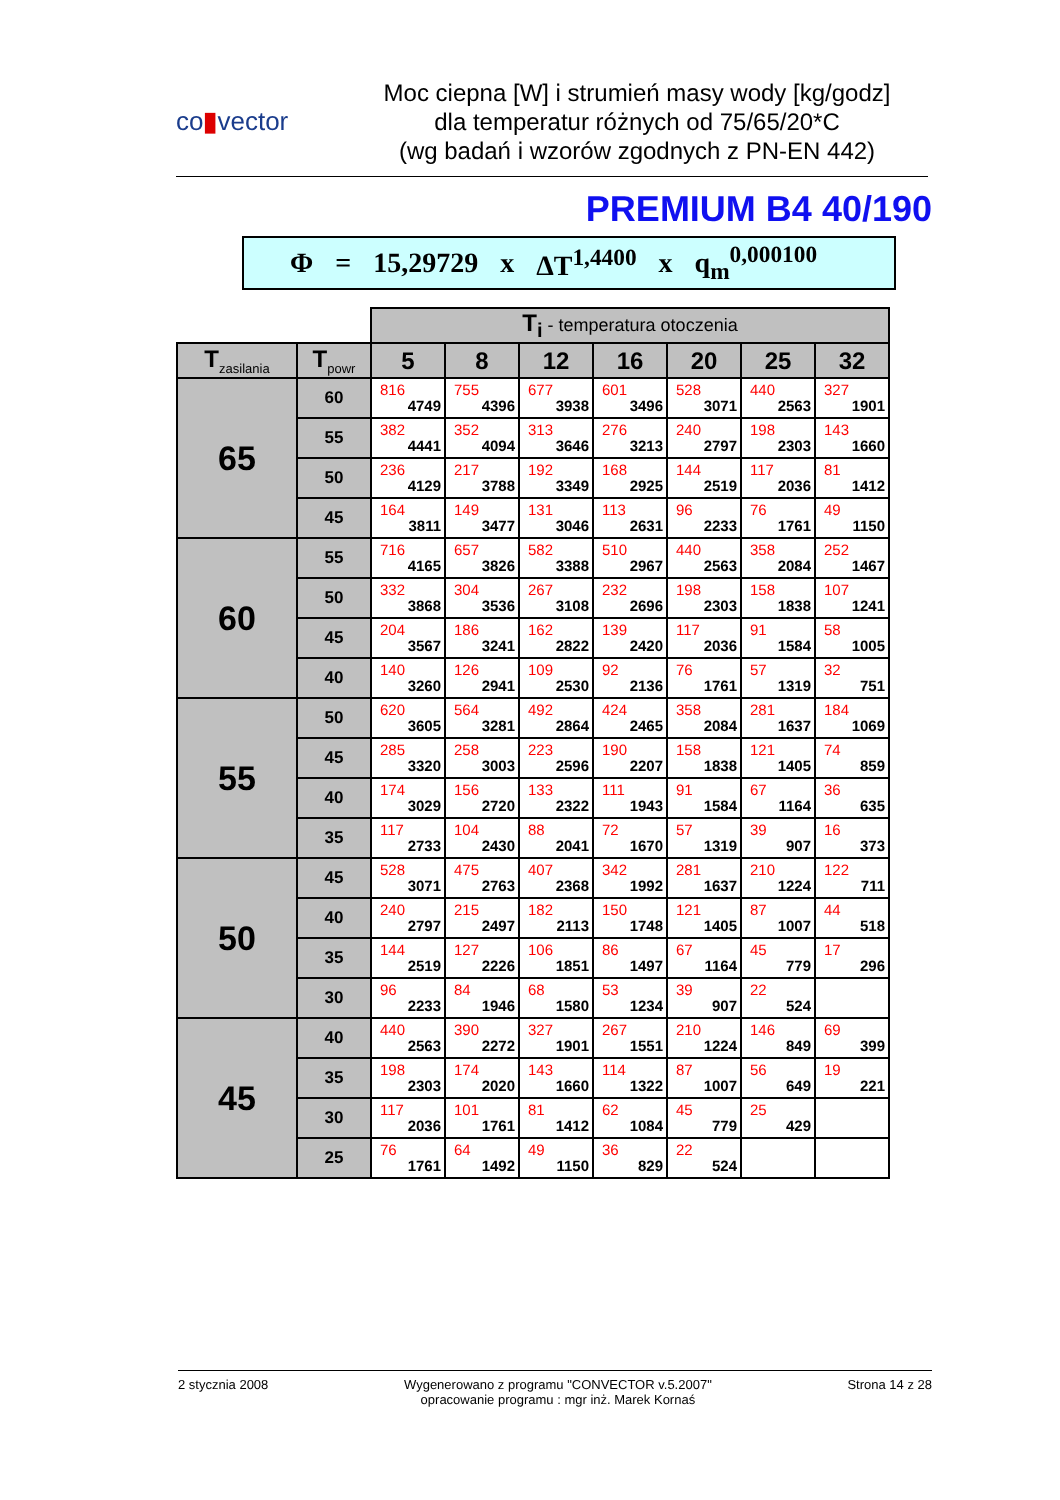co▮vector
Moc ciepna [W] i strumień masy wody [kg/godz]
dla temperatur różnych od 75/65/20*C
(wg badań i wzorów zgodnych z PN-EN 442)
PREMIUM B4 40/190
Φ = 15,29729 x ΔT<sup>1,4400</sup> x q<sub>m</sub><sup>0,000100</sup>
| | | T<sub>i</sub> - temperatura otoczenia | | | | | | |
| T<sub>zasilania</sub> | T<sub>powr</sub> | 5 | 8 | 12 | 16 | 20 | 25 | 32 |
| 65 | 60 | 816 4749 | 755 4396 | 677 3938 | 601 3496 | 528 3071 | 440 2563 | 327 1901 |
| | 55 | 382 4441 | 352 4094 | 313 3646 | 276 3213 | 240 2797 | 198 2303 | 143 1660 |
| | 50 | 236 4129 | 217 3788 | 192 3349 | 168 2925 | 144 2519 | 117 2036 | 81 1412 |
| | 45 | 164 3811 | 149 3477 | 131 3046 | 113 2631 | 96 2233 | 76 1761 | 49 1150 |
| 60 | 55 | 716 4165 | 657 3826 | 582 3388 | 510 2967 | 440 2563 | 358 2084 | 252 1467 |
| | 50 | 332 3868 | 304 3536 | 267 3108 | 232 2696 | 198 2303 | 158 1838 | 107 1241 |
| | 45 | 204 3567 | 186 3241 | 162 2822 | 139 2420 | 117 2036 | 91 1584 | 58 1005 |
| | 40 | 140 3260 | 126 2941 | 109 2530 | 92 2136 | 76 1761 | 57 1319 | 32 751 |
| 55 | 50 | 620 3605 | 564 3281 | 492 2864 | 424 2465 | 358 2084 | 281 1637 | 184 1069 |
| | 45 | 285 3320 | 258 3003 | 223 2596 | 190 2207 | 158 1838 | 121 1405 | 74 859 |
| | 40 | 174 3029 | 156 2720 | 133 2322 | 111 1943 | 91 1584 | 67 1164 | 36 635 |
| | 35 | 117 2733 | 104 2430 | 88 2041 | 72 1670 | 57 1319 | 39 907 | 16 373 |
| 50 | 45 | 528 3071 | 475 2763 | 407 2368 | 342 1992 | 281 1637 | 210 1224 | 122 711 |
| | 40 | 240 2797 | 215 2497 | 182 2113 | 150 1748 | 121 1405 | 87 1007 | 44 518 |
| | 35 | 144 2519 | 127 2226 | 106 1851 | 86 1497 | 67 1164 | 45 779 | 17 296 |
| | 30 | 96 2233 | 84 1946 | 68 1580 | 53 1234 | 39 907 | 22 524 | |
| 45 | 40 | 440 2563 | 390 2272 | 327 1901 | 267 1551 | 210 1224 | 146 849 | 69 399 |
| | 35 | 198 2303 | 174 2020 | 143 1660 | 114 1322 | 87 1007 | 56 649 | 19 221 |
| | 30 | 117 2036 | 101 1761 | 81 1412 | 62 1084 | 45 779 | 25 429 | |
| | 25 | 76 1761 | 64 1492 | 49 1150 | 36 829 | 22 524 | | |
2 stycznia 2008 Wygenerowano z programu "CONVECTOR v.5.2007"
opracowanie programu : mgr inż. Marek Kornaś Strona 14 z 28